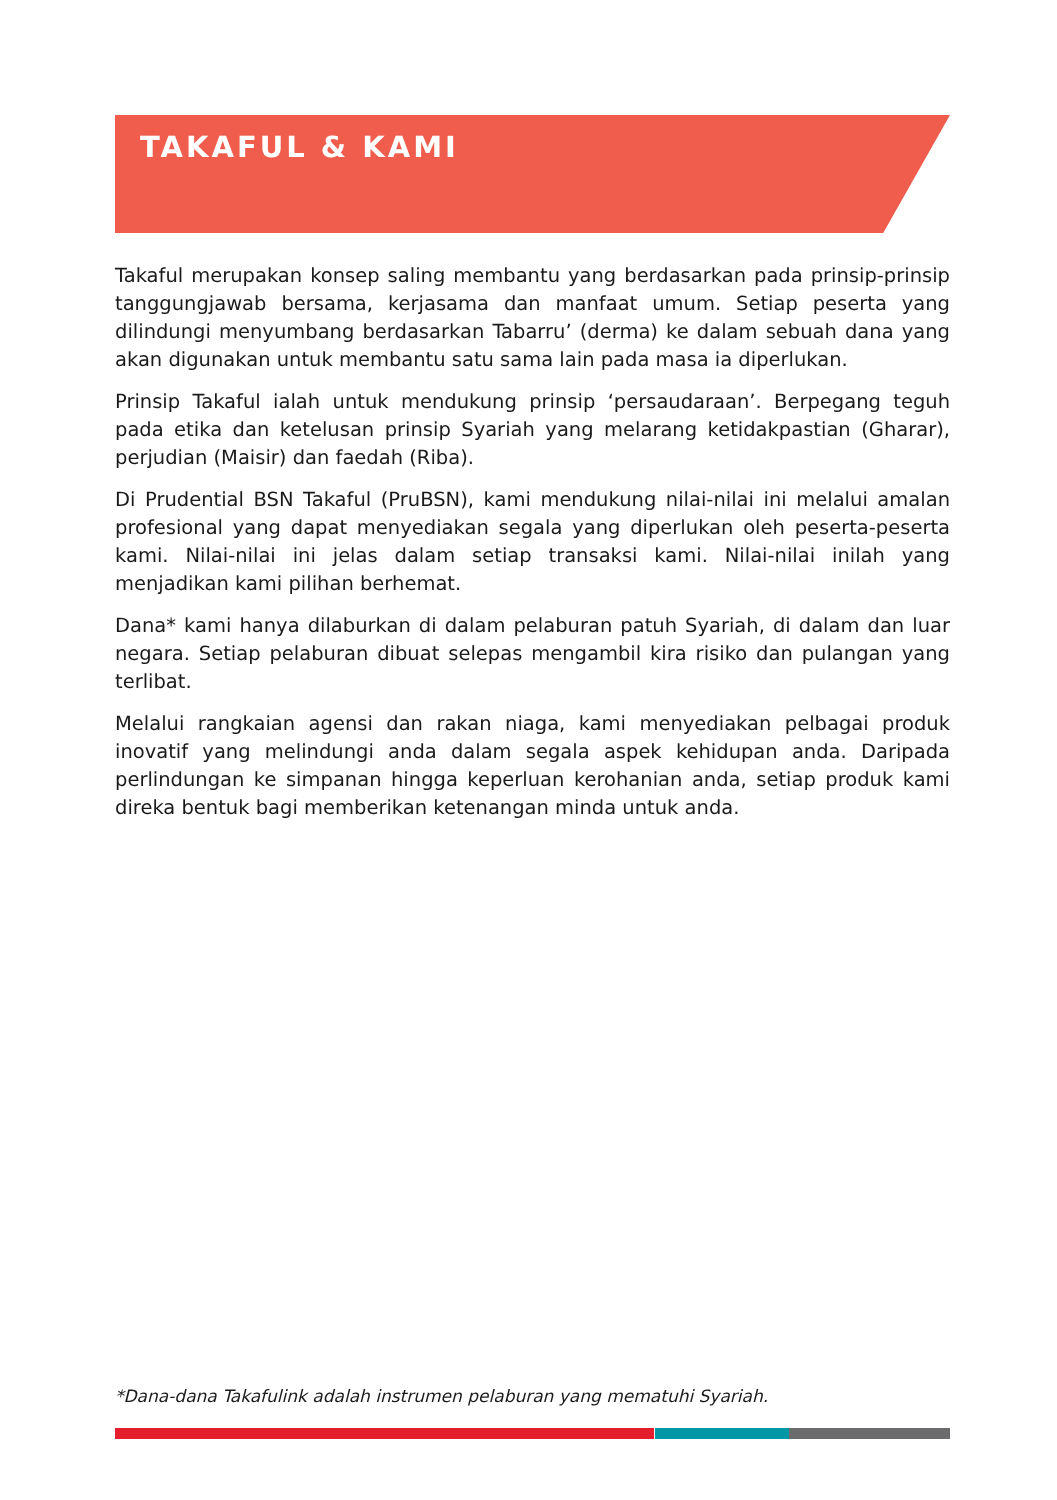TAKAFUL & KAMI
Takaful merupakan konsep saling membantu yang berdasarkan pada prinsip-prinsip tanggungjawab bersama, kerjasama dan manfaat umum. Setiap peserta yang dilindungi menyumbang berdasarkan Tabarru’ (derma) ke dalam sebuah dana yang akan digunakan untuk membantu satu sama lain pada masa ia diperlukan.
Prinsip Takaful ialah untuk mendukung prinsip ‘persaudaraan’. Berpegang teguh pada etika dan ketelusan prinsip Syariah yang melarang ketidakpastian (Gharar), perjudian (Maisir) dan faedah (Riba).
Di Prudential BSN Takaful (PruBSN), kami mendukung nilai-nilai ini melalui amalan profesional yang dapat menyediakan segala yang diperlukan oleh peserta-peserta kami. Nilai-nilai ini jelas dalam setiap transaksi kami. Nilai-nilai inilah yang menjadikan kami pilihan berhemat.
Dana* kami hanya dilaburkan di dalam pelaburan patuh Syariah, di dalam dan luar negara. Setiap pelaburan dibuat selepas mengambil kira risiko dan pulangan yang terlibat.
Melalui rangkaian agensi dan rakan niaga, kami menyediakan pelbagai produk inovatif yang melindungi anda dalam segala aspek kehidupan anda. Daripada perlindungan ke simpanan hingga keperluan kerohanian anda, setiap produk kami direka bentuk bagi memberikan ketenangan minda untuk anda.
*Dana-dana Takafulink adalah instrumen pelaburan yang mematuhi Syariah.